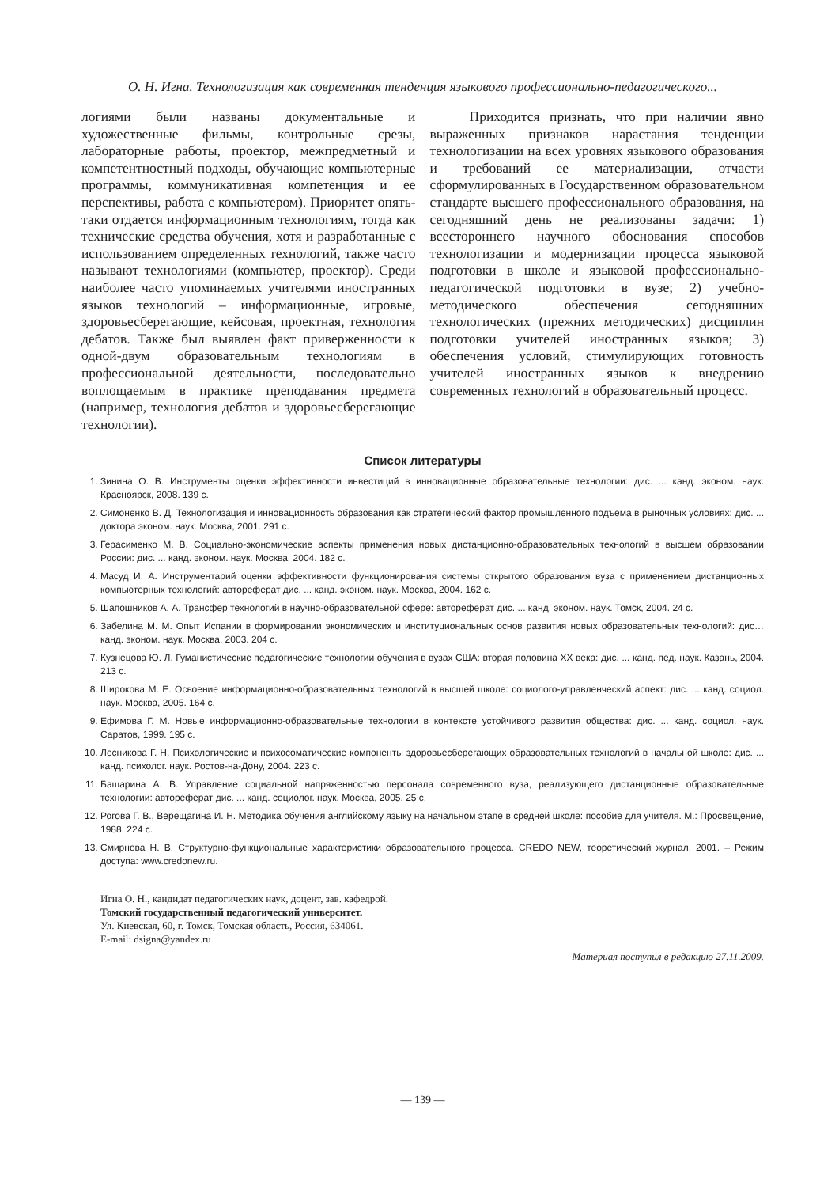О. Н. Игна. Технологизация как современная тенденция языкового профессионально-педагогического...
логиями были названы документальные и художественные фильмы, контрольные срезы, лабораторные работы, проектор, межпредметный и компетентностный подходы, обучающие компьютерные программы, коммуникативная компетенция и ее перспективы, работа с компьютером). Приоритет опять-таки отдается информационным технологиям, тогда как технические средства обучения, хотя и разработанные с использованием определенных технологий, также часто называют технологиями (компьютер, проектор). Среди наиболее часто упоминаемых учителями иностранных языков технологий – информационные, игровые, здоровьесберегающие, кейсовая, проектная, технология дебатов. Также был выявлен факт приверженности к одной-двум образовательным технологиям в профессиональной деятельности, последовательно воплощаемым в практике преподавания предмета (например, технология дебатов и здоровьесберегающие технологии).
Приходится признать, что при наличии явно выраженных признаков нарастания тенденции технологизации на всех уровнях языкового образования и требований ее материализации, отчасти сформулированных в Государственном образовательном стандарте высшего профессионального образования, на сегодняшний день не реализованы задачи: 1) всестороннего научного обоснования способов технологизации и модернизации процесса языковой подготовки в школе и языковой профессионально-педагогической подготовки в вузе; 2) учебно-методического обеспечения сегодняшних технологических (прежних методических) дисциплин подготовки учителей иностранных языков; 3) обеспечения условий, стимулирующих готовность учителей иностранных языков к внедрению современных технологий в образовательный процесс.
Список литературы
1. Зинина О. В. Инструменты оценки эффективности инвестиций в инновационные образовательные технологии: дис. ... канд. эконом. наук. Красноярск, 2008. 139 с.
2. Симоненко В. Д. Технологизация и инновационность образования как стратегический фактор промышленного подъема в рыночных условиях: дис. ... доктора эконом. наук. Москва, 2001. 291 с.
3. Герасименко М. В. Социально-экономические аспекты применения новых дистанционно-образовательных технологий в высшем образовании России: дис. ... канд. эконом. наук. Москва, 2004. 182 с.
4. Масуд И. А. Инструментарий оценки эффективности функционирования системы открытого образования вуза с применением дистанционных компьютерных технологий: автореферат дис. ... канд. эконом. наук. Москва, 2004. 162 с.
5. Шапошников А. А. Трансфер технологий в научно-образовательной сфере: автореферат дис. ... канд. эконом. наук. Томск, 2004. 24 с.
6. Забелина М. М. Опыт Испании в формировании экономических и институциональных основ развития новых образовательных технологий: дис… канд. эконом. наук. Москва, 2003. 204 с.
7. Кузнецова Ю. Л. Гуманистические педагогические технологии обучения в вузах США: вторая половина ХХ века: дис. ... канд. пед. наук. Казань, 2004. 213 с.
8. Широкова М. Е. Освоение информационно-образовательных технологий в высшей школе: социолого-управленческий аспект: дис. ... канд. социол. наук. Москва, 2005. 164 с.
9. Ефимова Г. М. Новые информационно-образовательные технологии в контексте устойчивого развития общества: дис. ... канд. социол. наук. Саратов, 1999. 195 с.
10. Лесникова Г. Н. Психологические и психосоматические компоненты здоровьесберегающих образовательных технологий в начальной школе: дис. ... канд. психолог. наук. Ростов-на-Дону, 2004. 223 с.
11. Башарина А. В. Управление социальной напряженностью персонала современного вуза, реализующего дистанционные образовательные технологии: автореферат дис. ... канд. социолог. наук. Москва, 2005. 25 с.
12. Рогова Г. В., Верещагина И. Н. Методика обучения английскому языку на начальном этапе в средней школе: пособие для учителя. М.: Просвещение, 1988. 224 с.
13. Смирнова Н. В. Структурно-функциональные характеристики образовательного процесса. CREDO NEW, теоретический журнал, 2001. – Режим доступа: www.credonew.ru.
Игна О. Н., кандидат педагогических наук, доцент, зав. кафедрой.
Томский государственный педагогический университет.
Ул. Киевская, 60, г. Томск, Томская область, Россия, 634061.
E-mail: dsigna@yandex.ru
Материал поступил в редакцию 27.11.2009.
— 139 —